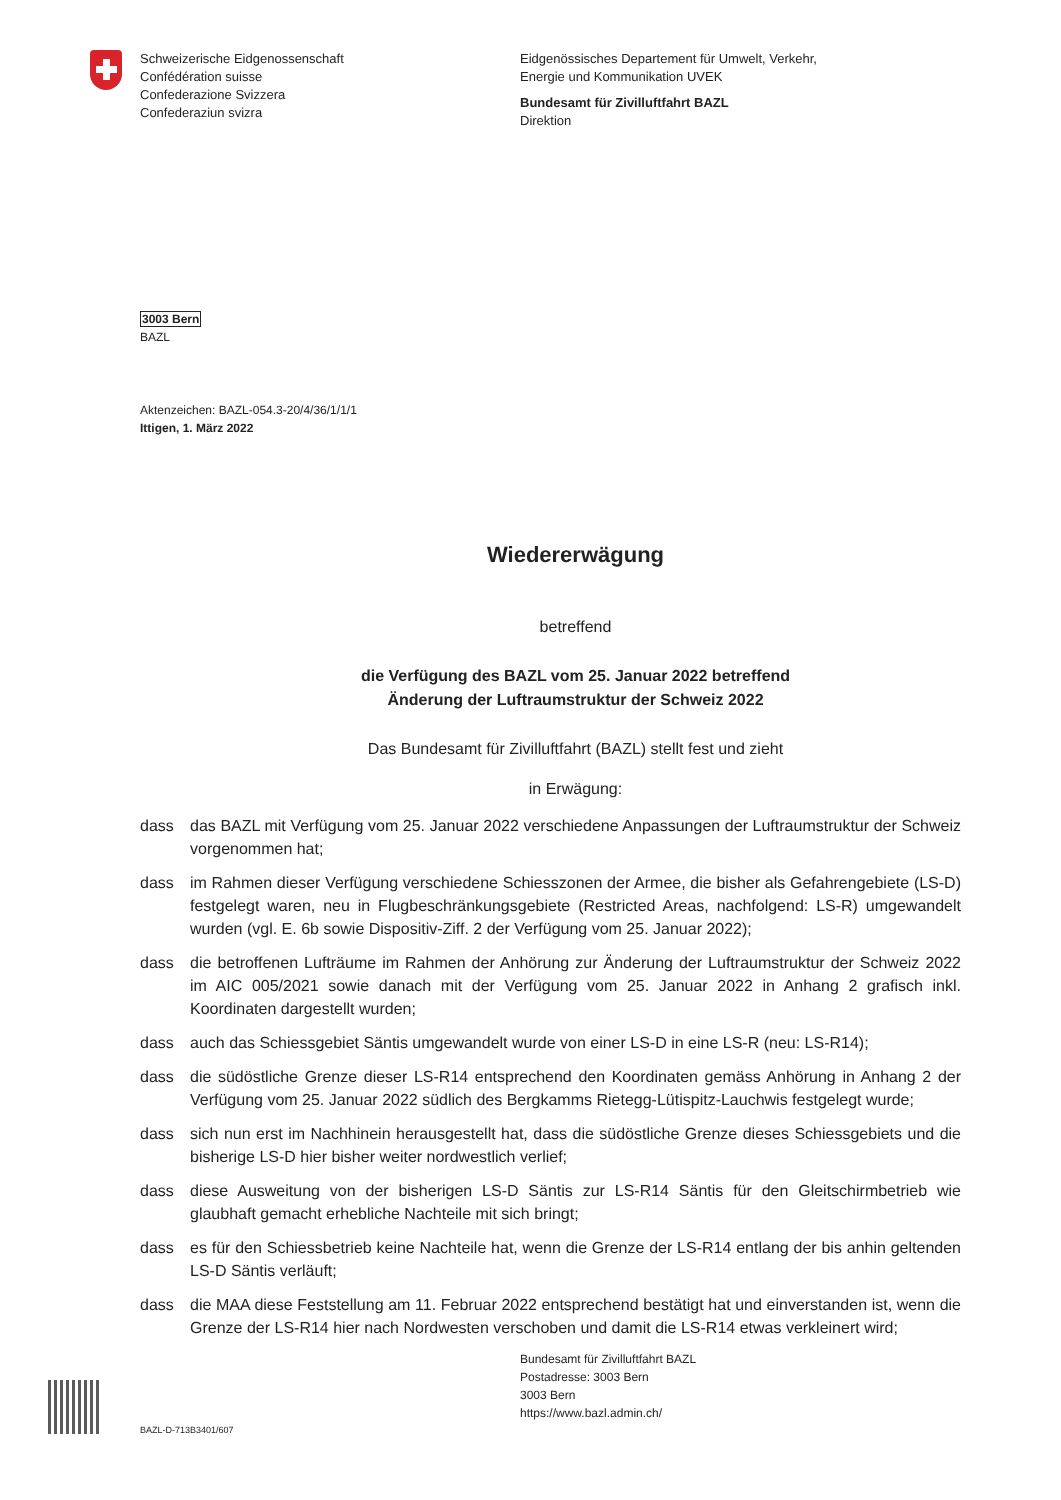Schweizerische Eidgenossenschaft
Confédération suisse
Confederazione Svizzera
Confederaziun svizra
Eidgenössisches Departement für Umwelt, Verkehr,
Energie und Kommunikation UVEK
Bundesamt für Zivilluftfahrt BAZL
Direktion
3003 Bern
BAZL
Aktenzeichen: BAZL-054.3-20/4/36/1/1/1
Ittigen, 1. März 2022
Wiedererwägung
betreffend
die Verfügung des BAZL vom 25. Januar 2022 betreffend
Änderung der Luftraumstruktur der Schweiz 2022
Das Bundesamt für Zivilluftfahrt (BAZL) stellt fest und zieht
in Erwägung:
dass das BAZL mit Verfügung vom 25. Januar 2022 verschiedene Anpassungen der Luftraumstruktur der Schweiz vorgenommen hat;
dass im Rahmen dieser Verfügung verschiedene Schiesszonen der Armee, die bisher als Gefahrengebiete (LS-D) festgelegt waren, neu in Flugbeschränkungsgebiete (Restricted Areas, nachfolgend: LS-R) umgewandelt wurden (vgl. E. 6b sowie Dispositiv-Ziff. 2 der Verfügung vom 25. Januar 2022);
dass die betroffenen Lufträume im Rahmen der Anhörung zur Änderung der Luftraumstruktur der Schweiz 2022 im AIC 005/2021 sowie danach mit der Verfügung vom 25. Januar 2022 in Anhang 2 grafisch inkl. Koordinaten dargestellt wurden;
dass auch das Schiessgebiet Säntis umgewandelt wurde von einer LS-D in eine LS-R (neu: LS-R14);
dass die südöstliche Grenze dieser LS-R14 entsprechend den Koordinaten gemäss Anhörung in Anhang 2 der Verfügung vom 25. Januar 2022 südlich des Bergkamms Rietegg-Lütispitz-Lauchwis festgelegt wurde;
dass sich nun erst im Nachhinein herausgestellt hat, dass die südöstliche Grenze dieses Schiessgebiets und die bisherige LS-D hier bisher weiter nordwestlich verlief;
dass diese Ausweitung von der bisherigen LS-D Säntis zur LS-R14 Säntis für den Gleitschirmbetrieb wie glaubhaft gemacht erhebliche Nachteile mit sich bringt;
dass es für den Schiessbetrieb keine Nachteile hat, wenn die Grenze der LS-R14 entlang der bis anhin geltenden LS-D Säntis verläuft;
dass die MAA diese Feststellung am 11. Februar 2022 entsprechend bestätigt hat und einverstanden ist, wenn die Grenze der LS-R14 hier nach Nordwesten verschoben und damit die LS-R14 etwas verkleinert wird;
Bundesamt für Zivilluftfahrt BAZL
Postadresse: 3003 Bern
3003 Bern
https://www.bazl.admin.ch/
BAZL-D-713B3401/607